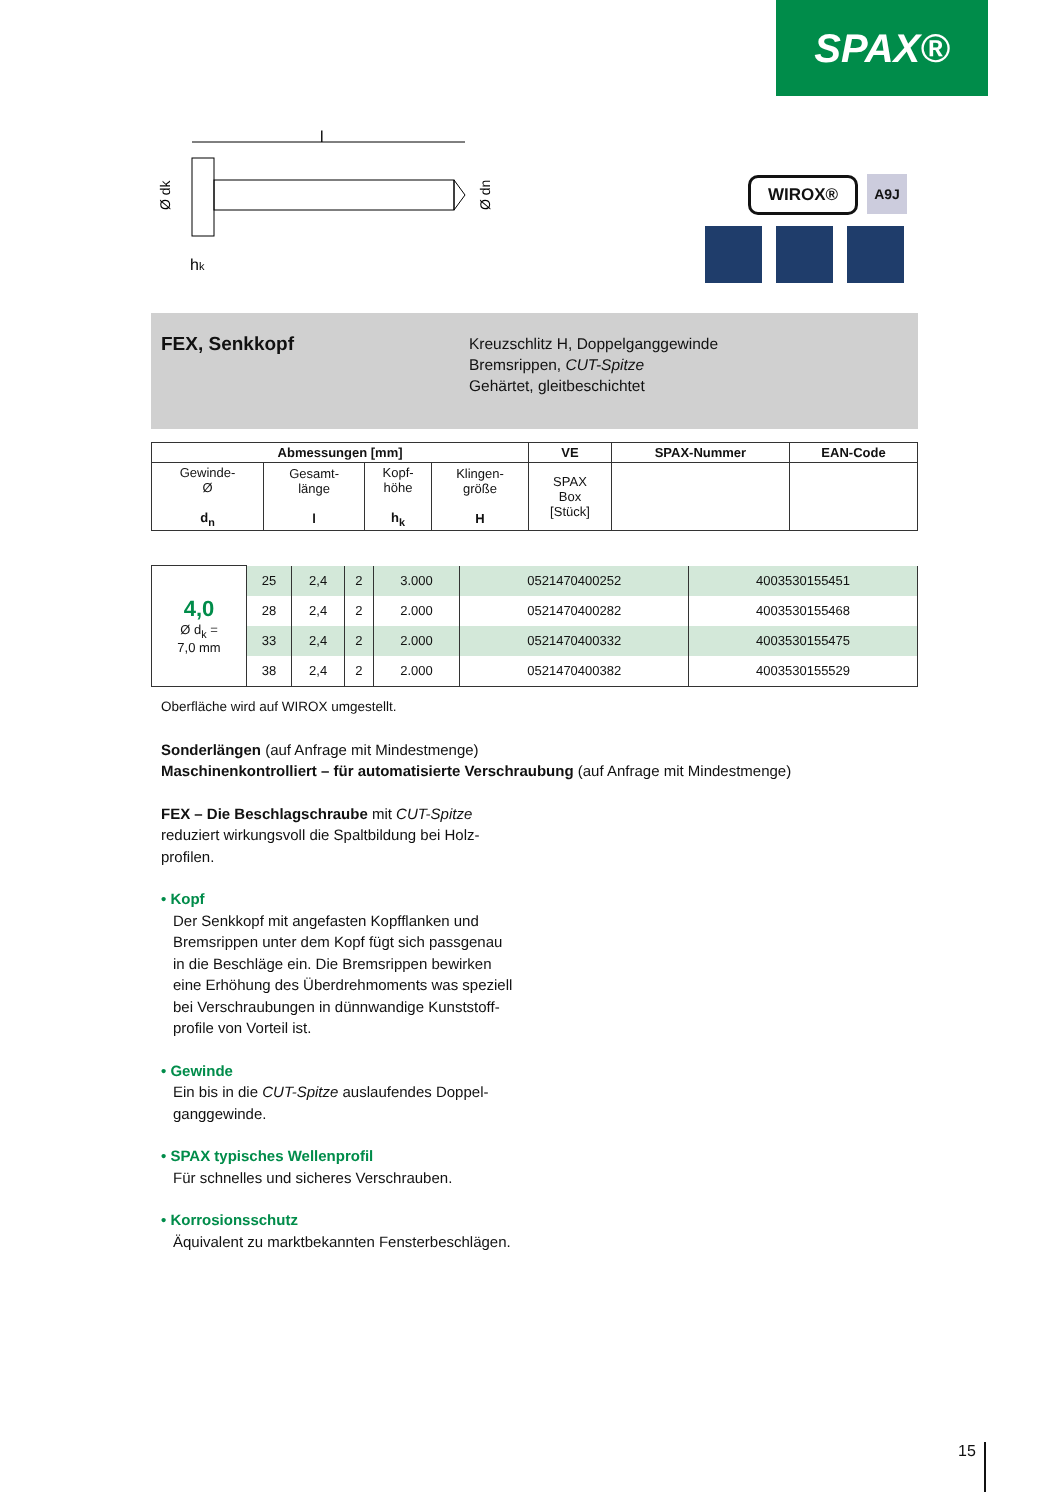SPAX®
l
hk
Ø dk
Ø dn
WIROX® A9J
FEX, Senkkopf
Kreuzschlitz H, Doppelganggewinde
Bremsrippen, CUT-Spitze
Gehärtet, gleitbeschichtet
| Abmessungen [mm] | | | | VE | SPAX-Nummer | EAN-Code |
| --- | --- | --- | --- | --- | --- | --- |
| Gewinde- Ø d<sub>n</sub> | Gesamt- länge l | Kopf- höhe h<sub>k</sub> | Klingen- größe H | SPAX Box [Stück] | | |
| 4,0 Ø d<sub>k</sub> = 7,0 mm | 25 | 2,4 | 2 | 3.000 | 0521470400252 | 4003530155451 |
| | 28 | 2,4 | 2 | 2.000 | 0521470400282 | 4003530155468 |
| | 33 | 2,4 | 2 | 2.000 | 0521470400332 | 4003530155475 |
| | 38 | 2,4 | 2 | 2.000 | 0521470400382 | 4003530155529 |
Oberfläche wird auf WIROX umgestellt.
Sonderlängen (auf Anfrage mit Mindestmenge)
Maschinenkontrolliert – für automatisierte Verschraubung (auf Anfrage mit Mindestmenge)
FEX – Die Beschlagschraube mit CUT-Spitze
reduziert wirkungsvoll die Spaltbildung bei Holz-
profilen.
• Kopf
Der Senkkopf mit angefasten Kopfflanken und
Bremsrippen unter dem Kopf fügt sich passgenau
in die Beschläge ein. Die Bremsrippen bewirken
eine Erhöhung des Überdrehmoments was speziell
bei Verschraubungen in dünnwandige Kunststoff-
profile von Vorteil ist.
• Gewinde
Ein bis in die CUT-Spitze auslaufendes Doppel-
ganggewinde.
• SPAX typisches Wellenprofil
Für schnelles und sicheres Verschrauben.
• Korrosionsschutz
Äquivalent zu marktbekannten Fensterbeschlägen.
15